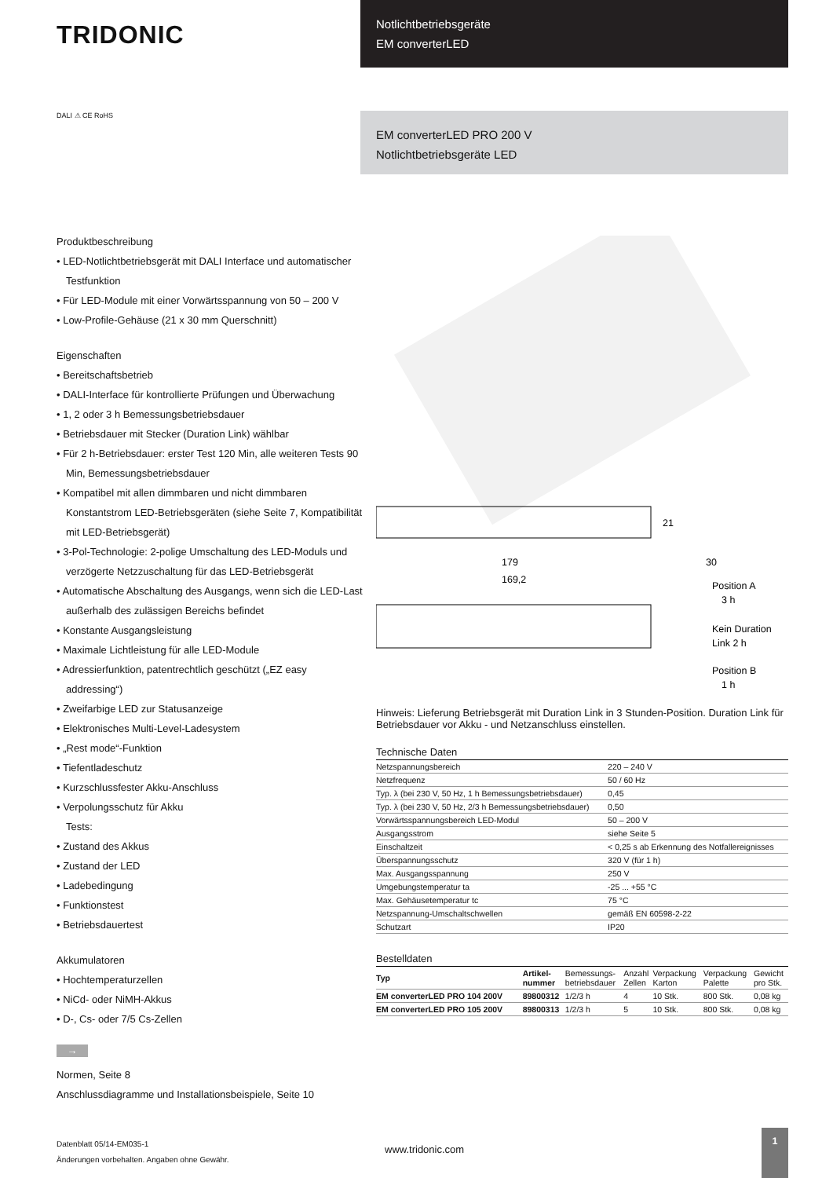TRIDONIC
Notlichtbetriebsgeräte
EM converterLED
DALI ⚠ CE RoHS
EM converterLED PRO 200 V
Notlichtbetriebsgeräte LED
Produktbeschreibung
• LED-Notlichtbetriebsgerät mit DALI Interface und automatischer Testfunktion
• Für LED-Module mit einer Vorwärtsspannung von 50 – 200 V
• Low-Profile-Gehäuse (21 x 30 mm Querschnitt)
Eigenschaften
• Bereitschaftsbetrieb
• DALI-Interface für kontrollierte Prüfungen und Überwachung
• 1, 2 oder 3 h Bemessungsbetriebsdauer
• Betriebsdauer mit Stecker (Duration Link) wählbar
• Für 2 h-Betriebsdauer: erster Test 120 Min, alle weiteren Tests 90 Min, Bemessungsbetriebsdauer
• Kompatibel mit allen dimmbaren und nicht dimmbaren Konstantstrom LED-Betriebsgeräten (siehe Seite 7, Kompatibilität mit LED-Betriebsgerät)
• 3-Pol-Technologie: 2-polige Umschaltung des LED-Moduls und verzögerte Netzzuschaltung für das LED-Betriebsgerät
• Automatische Abschaltung des Ausgangs, wenn sich die LED-Last außerhalb des zulässigen Bereichs befindet
• Konstante Ausgangsleistung
• Maximale Lichtleistung für alle LED-Module
• Adressierfunktion, patentrechtlich geschützt („EZ easy addressing“)
• Zweifarbige LED zur Statusanzeige
• Elektronisches Multi-Level-Ladesystem
• „Rest mode“-Funktion
• Tiefentladeschutz
• Kurzschlussfester Akku-Anschluss
• Verpolungsschutz für Akku
Tests:
• Zustand des Akkus
• Zustand der LED
• Ladebedingung
• Funktionstest
• Betriebsdauertest
Akkumulatoren
• Hochtemperaturzellen
• NiCd- oder NiMH-Akkus
• D-, Cs- oder 7/5 Cs-Zellen
→
Normen, Seite 8
Anschlussdiagramme und Installationsbeispiele, Seite 10
179
169,2
21
30
Position A
3 h
Kein Duration
Link 2 h
Position B
1 h
Hinweis: Lieferung Betriebsgerät mit Duration Link in 3 Stunden-Position. Duration Link für Betriebsdauer vor Akku - und Netzanschluss einstellen.
Technische Daten
| Netzspannungsbereich | 220 – 240 V |
| Netzfrequenz | 50 / 60 Hz |
| Typ. λ (bei 230 V, 50 Hz, 1 h Bemessungsbetriebsdauer) | 0,45 |
| Typ. λ (bei 230 V, 50 Hz, 2/3 h Bemessungsbetriebsdauer) | 0,50 |
| Vorwärtsspannungsbereich LED-Modul | 50 – 200 V |
| Ausgangsstrom | siehe Seite 5 |
| Einschaltzeit | < 0,25 s ab Erkennung des Notfallereignisses |
| Überspannungsschutz | 320 V (für 1 h) |
| Max. Ausgangsspannung | 250 V |
| Umgebungstemperatur ta | -25 ... +55 °C |
| Max. Gehäusetemperatur tc | 75 °C |
| Netzspannung-Umschaltschwellen | gemäß EN 60598-2-22 |
| Schutzart | IP20 |
Bestelldaten
| Typ | Artikel- nummer | Bemessungs- betriebsdauer | Anzahl Zellen | Verpackung Karton | Verpackung Palette | Gewicht pro Stk. |
| --- | --- | --- | --- | --- | --- | --- |
| EM converterLED PRO 104 200V | 89800312 | 1/2/3 h | 4 | 10 Stk. | 800 Stk. | 0,08 kg |
| EM converterLED PRO 105 200V | 89800313 | 1/2/3 h | 5 | 10 Stk. | 800 Stk. | 0,08 kg |
Datenblatt 05/14-EM035-1
Änderungen vorbehalten. Angaben ohne Gewähr.
www.tridonic.com
1